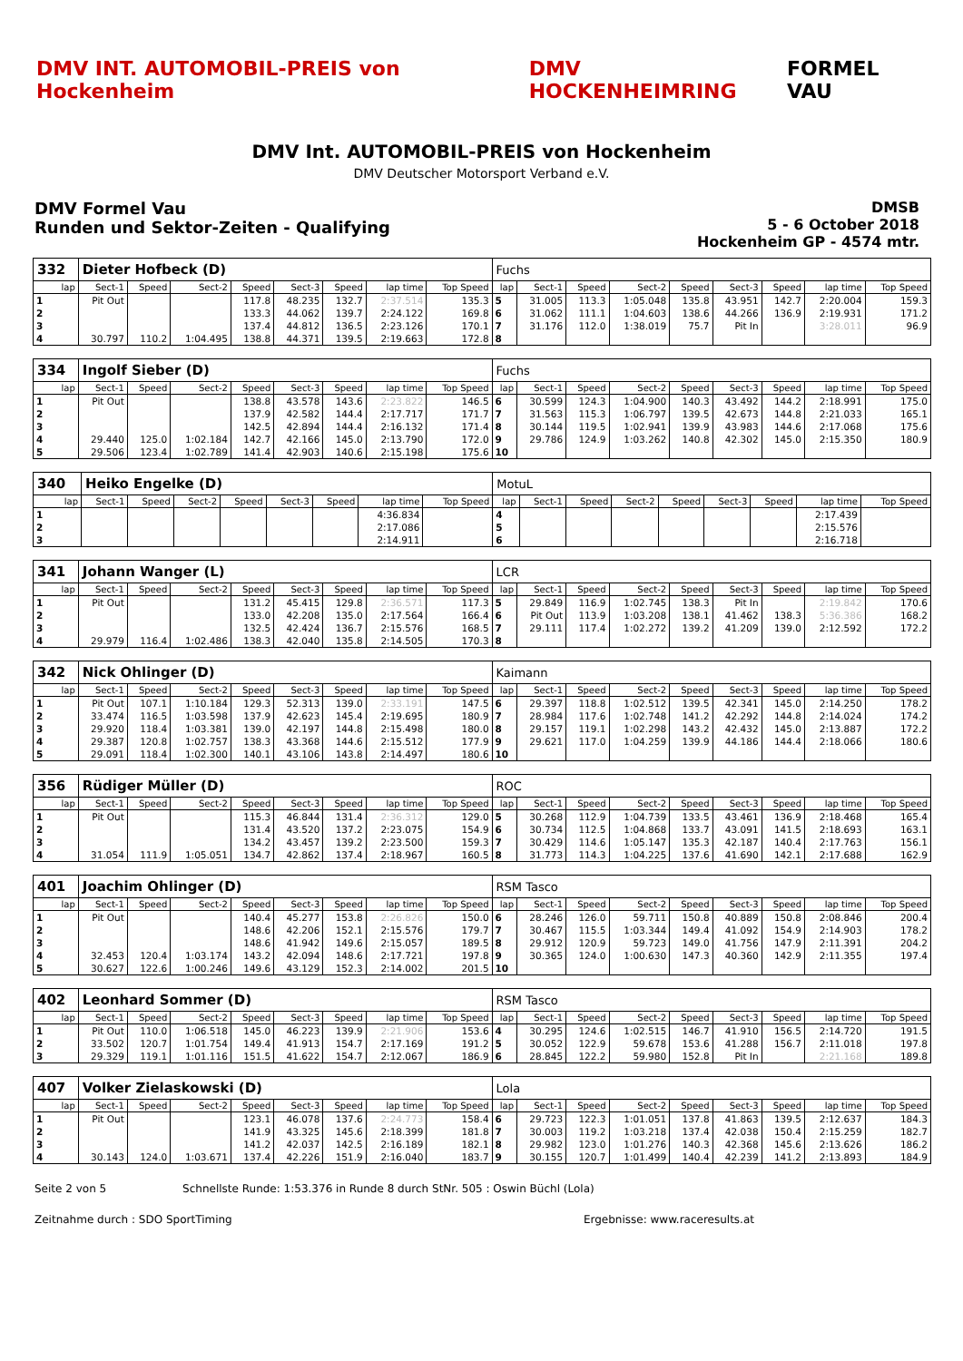DMV INT. AUTOMOBIL-PREIS von Hockenheim
DMV HOCKENHEIMRING FORMEL VAU
DMV Int. AUTOMOBIL-PREIS von Hockenheim
DMV Deutscher Motorsport Verband e.V.
DMV Formel Vau
Runden und Sektor-Zeiten - Qualifying
DMSB
5 - 6 October 2018
Hockenheim GP - 4574 mtr.
| 332 | Dieter Hofbeck (D) | | | | | | | | Fuchs | | | | | | | | |
| lap | Sect-1 | Speed | Sect-2 | Speed | Sect-3 | Speed | lap time | Top Speed | lap | Sect-1 | Speed | Sect-2 | Speed | Sect-3 | Speed | lap time | Top Speed |
| 1 | Pit Out | | | 117.8 | 48.235 | 132.7 | 2:37.514 | 135.3 | 5 | 31.005 | 113.3 | 1:05.048 | 135.8 | 43.951 | 142.7 | 2:20.004 | 159.3 |
| 2 | | | | 133.3 | 44.062 | 139.7 | 2:24.122 | 169.8 | 6 | 31.062 | 111.1 | 1:04.603 | 138.6 | 44.266 | 136.9 | 2:19.931 | 171.2 |
| 3 | | | | 137.4 | 44.812 | 136.5 | 2:23.126 | 170.1 | 7 | 31.176 | 112.0 | 1:38.019 | 75.7 | Pit In | | 3:28.011 | 96.9 |
| 4 | 30.797 | 110.2 | 1:04.495 | 138.8 | 44.371 | 139.5 | 2:19.663 | 172.8 | 8 | | | | | | | | |
| 334 | Ingolf Sieber (D) | | | | | | | | Fuchs | | | | | | | | |
| lap | Sect-1 | Speed | Sect-2 | Speed | Sect-3 | Speed | lap time | Top Speed | lap | Sect-1 | Speed | Sect-2 | Speed | Sect-3 | Speed | lap time | Top Speed |
| 1 | Pit Out | | | 138.8 | 43.578 | 143.6 | 2:23.822 | 146.5 | 6 | 30.599 | 124.3 | 1:04.900 | 140.3 | 43.492 | 144.2 | 2:18.991 | 175.0 |
| 2 | | | | 137.9 | 42.582 | 144.4 | 2:17.717 | 171.7 | 7 | 31.563 | 115.3 | 1:06.797 | 139.5 | 42.673 | 144.8 | 2:21.033 | 165.1 |
| 3 | | | | 142.5 | 42.894 | 144.4 | 2:16.132 | 171.4 | 8 | 30.144 | 119.5 | 1:02.941 | 139.9 | 43.983 | 144.6 | 2:17.068 | 175.6 |
| 4 | 29.440 | 125.0 | 1:02.184 | 142.7 | 42.166 | 145.0 | 2:13.790 | 172.0 | 9 | 29.786 | 124.9 | 1:03.262 | 140.8 | 42.302 | 145.0 | 2:15.350 | 180.9 |
| 5 | 29.506 | 123.4 | 1:02.789 | 141.4 | 42.903 | 140.6 | 2:15.198 | 175.6 | 10 | | | | | | | | |
| 340 | Heiko Engelke (D) | | | | | | | | MotuL | | | | | | | | |
| lap | Sect-1 | Speed | Sect-2 | Speed | Sect-3 | Speed | lap time | Top Speed | lap | Sect-1 | Speed | Sect-2 | Speed | Sect-3 | Speed | lap time | Top Speed |
| 1 | | | | | | | 4:36.834 | | 4 | | | | | | | 2:17.439 | |
| 2 | | | | | | | 2:17.086 | | 5 | | | | | | | 2:15.576 | |
| 3 | | | | | | | 2:14.911 | | 6 | | | | | | | 2:16.718 | |
| 341 | Johann Wanger (L) | | | | | | | | LCR | | | | | | | | |
| lap | Sect-1 | Speed | Sect-2 | Speed | Sect-3 | Speed | lap time | Top Speed | lap | Sect-1 | Speed | Sect-2 | Speed | Sect-3 | Speed | lap time | Top Speed |
| 1 | Pit Out | | | 131.2 | 45.415 | 129.8 | 2:36.571 | 117.3 | 5 | 29.849 | 116.9 | 1:02.745 | 138.3 | Pit In | | 2:19.842 | 170.6 |
| 2 | | | | 133.0 | 42.208 | 135.0 | 2:17.564 | 166.4 | 6 | Pit Out | 113.9 | 1:03.208 | 138.1 | 41.462 | 138.3 | 5:36.386 | 168.2 |
| 3 | | | | 132.5 | 42.424 | 136.7 | 2:15.576 | 168.5 | 7 | 29.111 | 117.4 | 1:02.272 | 139.2 | 41.209 | 139.0 | 2:12.592 | 172.2 |
| 4 | 29.979 | 116.4 | 1:02.486 | 138.3 | 42.040 | 135.8 | 2:14.505 | 170.3 | 8 | | | | | | | | |
| 342 | Nick Ohlinger (D) | | | | | | | | Kaimann | | | | | | | | |
| lap | Sect-1 | Speed | Sect-2 | Speed | Sect-3 | Speed | lap time | Top Speed | lap | Sect-1 | Speed | Sect-2 | Speed | Sect-3 | Speed | lap time | Top Speed |
| 1 | Pit Out | 107.1 | 1:10.184 | 129.3 | 52.313 | 139.0 | 2:33.191 | 147.5 | 6 | 29.397 | 118.8 | 1:02.512 | 139.5 | 42.341 | 145.0 | 2:14.250 | 178.2 |
| 2 | 33.474 | 116.5 | 1:03.598 | 137.9 | 42.623 | 145.4 | 2:19.695 | 180.9 | 7 | 28.984 | 117.6 | 1:02.748 | 141.2 | 42.292 | 144.8 | 2:14.024 | 174.2 |
| 3 | 29.920 | 118.4 | 1:03.381 | 139.0 | 42.197 | 144.8 | 2:15.498 | 180.0 | 8 | 29.157 | 119.1 | 1:02.298 | 143.2 | 42.432 | 145.0 | 2:13.887 | 172.2 |
| 4 | 29.387 | 120.8 | 1:02.757 | 138.3 | 43.368 | 144.6 | 2:15.512 | 177.9 | 9 | 29.621 | 117.0 | 1:04.259 | 139.9 | 44.186 | 144.4 | 2:18.066 | 180.6 |
| 5 | 29.091 | 118.4 | 1:02.300 | 140.1 | 43.106 | 143.8 | 2:14.497 | 180.6 | 10 | | | | | | | | |
| 356 | Rüdiger Müller (D) | | | | | | | | ROC | | | | | | | | |
| lap | Sect-1 | Speed | Sect-2 | Speed | Sect-3 | Speed | lap time | Top Speed | lap | Sect-1 | Speed | Sect-2 | Speed | Sect-3 | Speed | lap time | Top Speed |
| 1 | Pit Out | | | 115.3 | 46.844 | 131.4 | 2:36.312 | 129.0 | 5 | 30.268 | 112.9 | 1:04.739 | 133.5 | 43.461 | 136.9 | 2:18.468 | 165.4 |
| 2 | | | | 131.4 | 43.520 | 137.2 | 2:23.075 | 154.9 | 6 | 30.734 | 112.5 | 1:04.868 | 133.7 | 43.091 | 141.5 | 2:18.693 | 163.1 |
| 3 | | | | 134.2 | 43.457 | 139.2 | 2:23.500 | 159.3 | 7 | 30.429 | 114.6 | 1:05.147 | 135.3 | 42.187 | 140.4 | 2:17.763 | 156.1 |
| 4 | 31.054 | 111.9 | 1:05.051 | 134.7 | 42.862 | 137.4 | 2:18.967 | 160.5 | 8 | 31.773 | 114.3 | 1:04.225 | 137.6 | 41.690 | 142.1 | 2:17.688 | 162.9 |
| 401 | Joachim Ohlinger (D) | | | | | | | | RSM Tasco | | | | | | | | |
| lap | Sect-1 | Speed | Sect-2 | Speed | Sect-3 | Speed | lap time | Top Speed | lap | Sect-1 | Speed | Sect-2 | Speed | Sect-3 | Speed | lap time | Top Speed |
| 1 | Pit Out | | | 140.4 | 45.277 | 153.8 | 2:26.826 | 150.0 | 6 | 28.246 | 126.0 | 59.711 | 150.8 | 40.889 | 150.8 | 2:08.846 | 200.4 |
| 2 | | | | 148.6 | 42.206 | 152.1 | 2:15.576 | 179.7 | 7 | 30.467 | 115.5 | 1:03.344 | 149.4 | 41.092 | 154.9 | 2:14.903 | 178.2 |
| 3 | | | | 148.6 | 41.942 | 149.6 | 2:15.057 | 189.5 | 8 | 29.912 | 120.9 | 59.723 | 149.0 | 41.756 | 147.9 | 2:11.391 | 204.2 |
| 4 | 32.453 | 120.4 | 1:03.174 | 143.2 | 42.094 | 148.6 | 2:17.721 | 197.8 | 9 | 30.365 | 124.0 | 1:00.630 | 147.3 | 40.360 | 142.9 | 2:11.355 | 197.4 |
| 5 | 30.627 | 122.6 | 1:00.246 | 149.6 | 43.129 | 152.3 | 2:14.002 | 201.5 | 10 | | | | | | | | |
| 402 | Leonhard Sommer (D) | | | | | | | | RSM Tasco | | | | | | | | |
| lap | Sect-1 | Speed | Sect-2 | Speed | Sect-3 | Speed | lap time | Top Speed | lap | Sect-1 | Speed | Sect-2 | Speed | Sect-3 | Speed | lap time | Top Speed |
| 1 | Pit Out | 110.0 | 1:06.518 | 145.0 | 46.223 | 139.9 | 2:21.906 | 153.6 | 4 | 30.295 | 124.6 | 1:02.515 | 146.7 | 41.910 | 156.5 | 2:14.720 | 191.5 |
| 2 | 33.502 | 120.7 | 1:01.754 | 149.4 | 41.913 | 154.7 | 2:17.169 | 191.2 | 5 | 30.052 | 122.9 | 59.678 | 153.6 | 41.288 | 156.7 | 2:11.018 | 197.8 |
| 3 | 29.329 | 119.1 | 1:01.116 | 151.5 | 41.622 | 154.7 | 2:12.067 | 186.9 | 6 | 28.845 | 122.2 | 59.980 | 152.8 | Pit In | | 2:21.168 | 189.8 |
| 407 | Volker Zielaskowski (D) | | | | | | | | Lola | | | | | | | | |
| lap | Sect-1 | Speed | Sect-2 | Speed | Sect-3 | Speed | lap time | Top Speed | lap | Sect-1 | Speed | Sect-2 | Speed | Sect-3 | Speed | lap time | Top Speed |
| 1 | Pit Out | | | 123.1 | 46.078 | 137.6 | 2:24.773 | 158.4 | 6 | 29.723 | 122.3 | 1:01.051 | 137.8 | 41.863 | 139.5 | 2:12.637 | 184.3 |
| 2 | | | | 141.9 | 43.325 | 145.6 | 2:18.399 | 181.8 | 7 | 30.003 | 119.2 | 1:03.218 | 137.4 | 42.038 | 150.4 | 2:15.259 | 182.7 |
| 3 | | | | 141.2 | 42.037 | 142.5 | 2:16.189 | 182.1 | 8 | 29.982 | 123.0 | 1:01.276 | 140.3 | 42.368 | 145.6 | 2:13.626 | 186.2 |
| 4 | 30.143 | 124.0 | 1:03.671 | 137.4 | 42.226 | 151.9 | 2:16.040 | 183.7 | 9 | 30.155 | 120.7 | 1:01.499 | 140.4 | 42.239 | 141.2 | 2:13.893 | 184.9 |
Seite 2 von 5 Schnellste Runde: 1:53.376 in Runde 8 durch StNr. 505 : Oswin Büchl (Lola)
Zeitnahme durch : SDO SportTiming Ergebnisse: www.raceresults.at